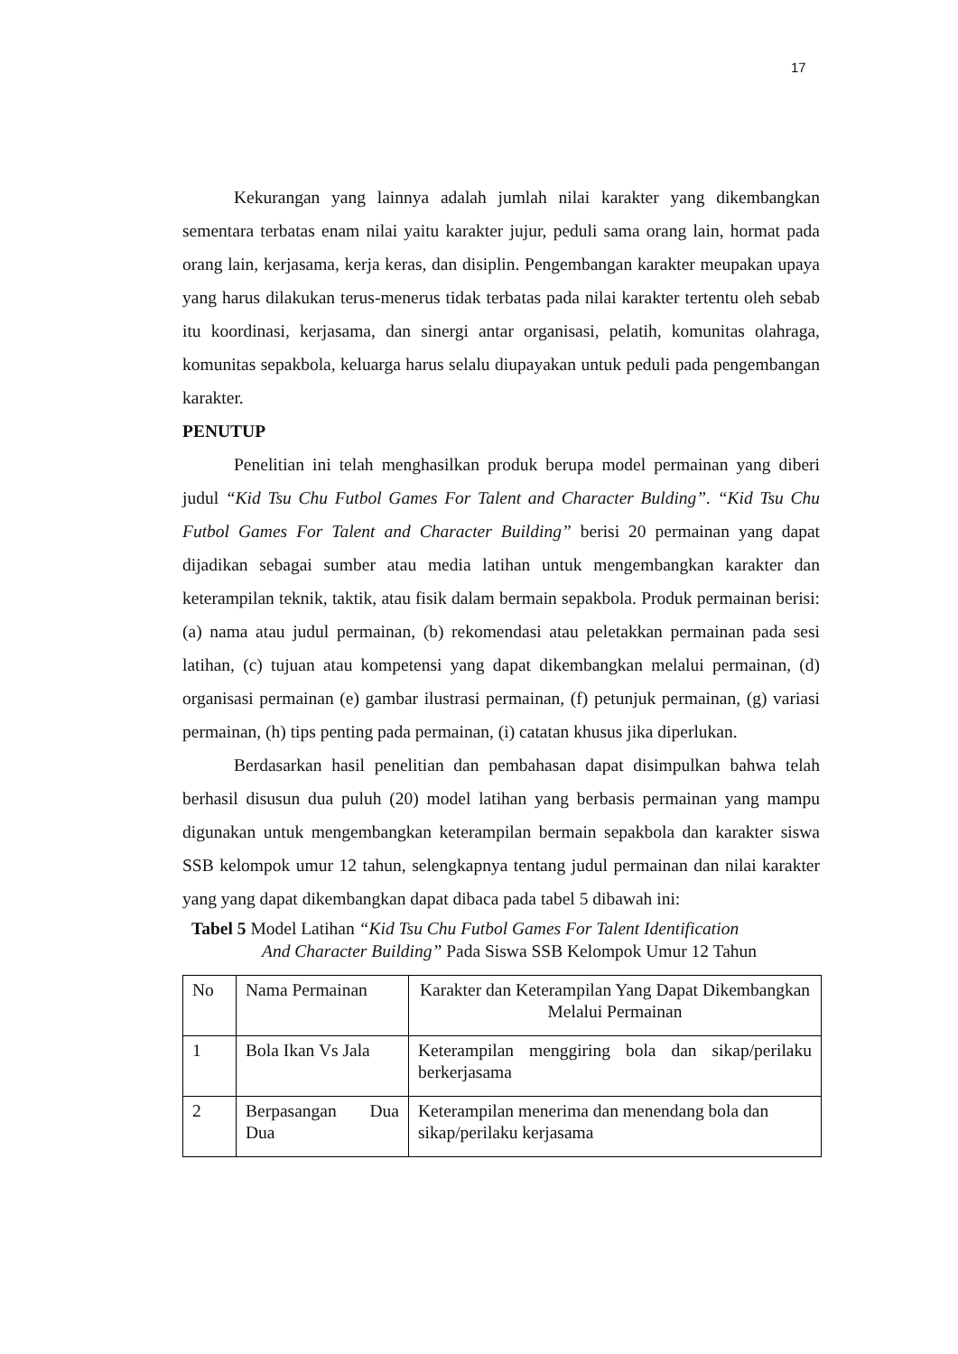17
Kekurangan yang lainnya adalah jumlah nilai karakter yang dikembangkan sementara terbatas enam nilai yaitu karakter jujur, peduli sama orang lain, hormat pada orang lain, kerjasama, kerja keras, dan disiplin. Pengembangan karakter meupakan upaya yang harus dilakukan terus-menerus tidak terbatas pada nilai karakter tertentu oleh sebab itu koordinasi, kerjasama, dan sinergi antar organisasi, pelatih, komunitas olahraga, komunitas sepakbola, keluarga harus selalu diupayakan untuk peduli pada pengembangan karakter.
PENUTUP
Penelitian ini telah menghasilkan produk berupa model permainan yang diberi judul “Kid Tsu Chu Futbol Games For Talent and Character Bulding”. “Kid Tsu Chu Futbol Games For Talent and Character Building” berisi 20 permainan yang dapat dijadikan sebagai sumber atau media latihan untuk mengembangkan karakter dan keterampilan teknik, taktik, atau fisik dalam bermain sepakbola. Produk permainan berisi: (a) nama atau judul permainan, (b) rekomendasi atau peletakkan permainan pada sesi latihan, (c) tujuan atau kompetensi yang dapat dikembangkan melalui permainan, (d) organisasi permainan (e) gambar ilustrasi permainan, (f) petunjuk permainan, (g) variasi permainan, (h) tips penting pada permainan, (i) catatan khusus jika diperlukan.
Berdasarkan hasil penelitian dan pembahasan dapat disimpulkan bahwa telah berhasil disusun dua puluh (20) model latihan yang berbasis permainan yang mampu digunakan untuk mengembangkan keterampilan bermain sepakbola dan karakter siswa SSB kelompok umur 12 tahun, selengkapnya tentang judul permainan dan nilai karakter yang yang dapat dikembangkan dapat dibaca pada tabel 5 dibawah ini:
Tabel 5 Model Latihan “Kid Tsu Chu Futbol Games For Talent Identification
And Character Building” Pada Siswa SSB Kelompok Umur 12 Tahun
| No | Nama Permainan | Karakter dan Keterampilan Yang Dapat Dikembangkan Melalui Permainan |
| 1 | Bola Ikan Vs Jala | Keterampilan menggiring bola dan sikap/perilaku berkerjasama |
| 2 | Berpasangan Dua Dua | Keterampilan menerima dan menendang bola dan sikap/perilaku kerjasama |